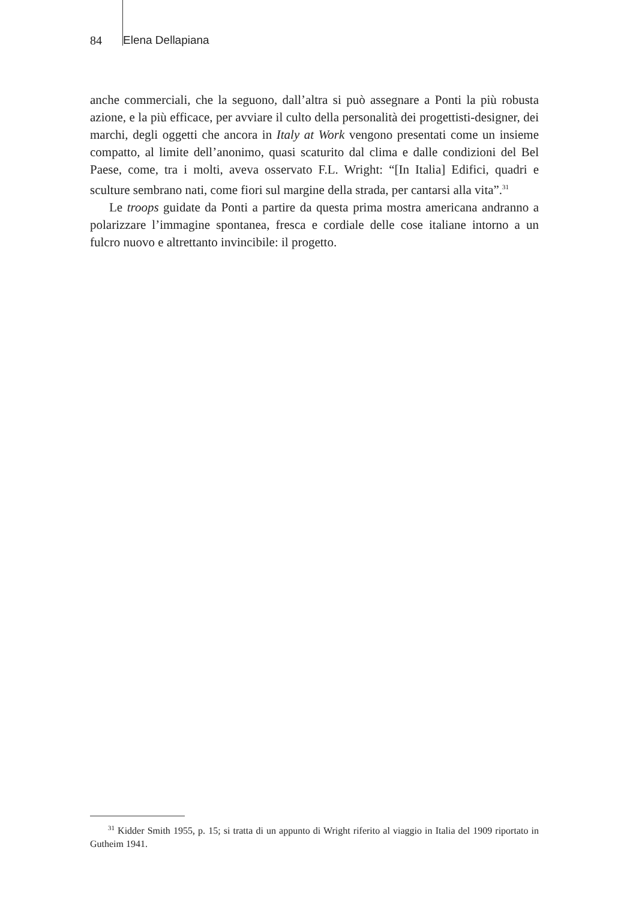84 Elena Dellapiana
anche commerciali, che la seguono, dall’altra si può assegnare a Ponti la più robusta azione, e la più efficace, per avviare il culto della personalità dei progettisti-designer, dei marchi, degli oggetti che ancora in Italy at Work vengono presentati come un insieme compatto, al limite dell’anonimo, quasi scaturito dal clima e dalle condizioni del Bel Paese, come, tra i molti, aveva osservato F.L. Wright: “[In Italia] Edifici, quadri e sculture sembrano nati, come fiori sul margine della strada, per cantarsi alla vita”.<sup>31</sup>
Le troops guidate da Ponti a partire da questa prima mostra americana andranno a polarizzare l’immagine spontanea, fresca e cordiale delle cose italiane intorno a un fulcro nuovo e altrettanto invincibile: il progetto.
<sup>31</sup> Kidder Smith 1955, p. 15; si tratta di un appunto di Wright riferito al viaggio in Italia del 1909 riportato in Gutheim 1941.